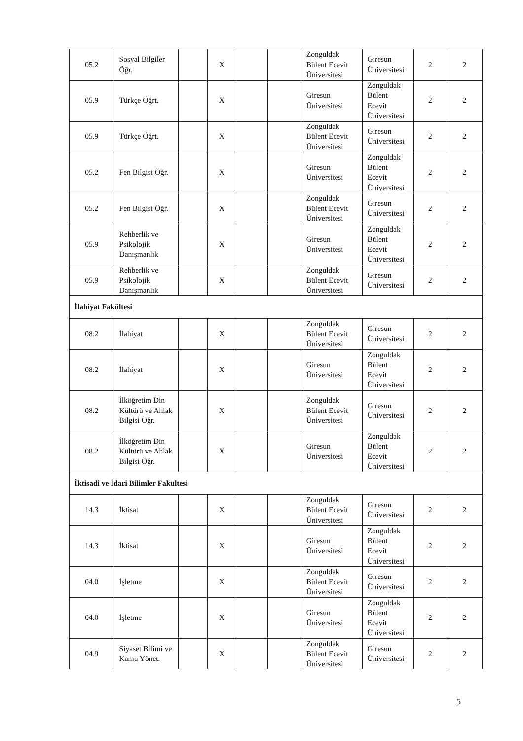| 05.2 | Sosyal Bilgiler Öğr. | | X | | | Zonguldak Bülent Ecevit Üniversitesi | Giresun Üniversitesi | 2 | 2 |
| 05.9 | Türkçe Öğrt. | | X | | | Giresun Üniversitesi | Zonguldak Bülent Ecevit Üniversitesi | 2 | 2 |
| 05.9 | Türkçe Öğrt. | | X | | | Zonguldak Bülent Ecevit Üniversitesi | Giresun Üniversitesi | 2 | 2 |
| 05.2 | Fen Bilgisi Öğr. | | X | | | Giresun Üniversitesi | Zonguldak Bülent Ecevit Üniversitesi | 2 | 2 |
| 05.2 | Fen Bilgisi Öğr. | | X | | | Zonguldak Bülent Ecevit Üniversitesi | Giresun Üniversitesi | 2 | 2 |
| 05.9 | Rehberlik ve Psikolojik Danışmanlık | | X | | | Giresun Üniversitesi | Zonguldak Bülent Ecevit Üniversitesi | 2 | 2 |
| 05.9 | Rehberlik ve Psikolojik Danışmanlık | | X | | | Zonguldak Bülent Ecevit Üniversitesi | Giresun Üniversitesi | 2 | 2 |
| İlahiyat Fakültesi | | | | | | | | | |
| 08.2 | İlahiyat | | X | | | Zonguldak Bülent Ecevit Üniversitesi | Giresun Üniversitesi | 2 | 2 |
| 08.2 | İlahiyat | | X | | | Giresun Üniversitesi | Zonguldak Bülent Ecevit Üniversitesi | 2 | 2 |
| 08.2 | İlköğretim Din Kültürü ve Ahlak Bilgisi Öğr. | | X | | | Zonguldak Bülent Ecevit Üniversitesi | Giresun Üniversitesi | 2 | 2 |
| 08.2 | İlköğretim Din Kültürü ve Ahlak Bilgisi Öğr. | | X | | | Giresun Üniversitesi | Zonguldak Bülent Ecevit Üniversitesi | 2 | 2 |
| İktisadi ve İdari Bilimler Fakültesi | | | | | | | | | |
| 14.3 | İktisat | | X | | | Zonguldak Bülent Ecevit Üniversitesi | Giresun Üniversitesi | 2 | 2 |
| 14.3 | İktisat | | X | | | Giresun Üniversitesi | Zonguldak Bülent Ecevit Üniversitesi | 2 | 2 |
| 04.0 | İşletme | | X | | | Zonguldak Bülent Ecevit Üniversitesi | Giresun Üniversitesi | 2 | 2 |
| 04.0 | İşletme | | X | | | Giresun Üniversitesi | Zonguldak Bülent Ecevit Üniversitesi | 2 | 2 |
| 04.9 | Siyaset Bilimi ve Kamu Yönet. | | X | | | Zonguldak Bülent Ecevit Üniversitesi | Giresun Üniversitesi | 2 | 2 |
5